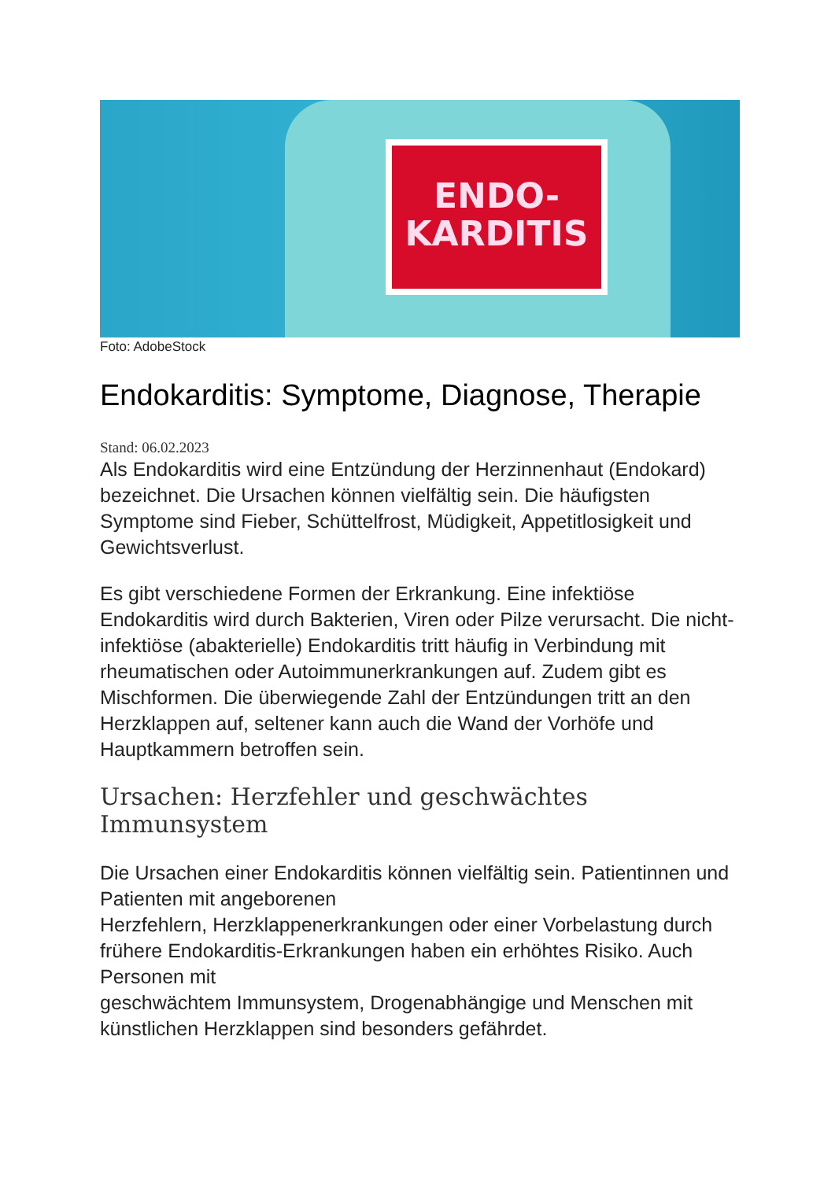ENDO-
KARDITIS
Foto: AdobeStock
Endokarditis: Symptome, Diagnose, Therapie
Stand: 06.02.2023
Als Endokarditis wird eine Entzündung der Herzinnenhaut (Endokard) bezeichnet. Die Ursachen können vielfältig sein. Die häufigsten Symptome sind Fieber, Schüttelfrost, Müdigkeit, Appetitlosigkeit und Gewichtsverlust.
Es gibt verschiedene Formen der Erkrankung. Eine infektiöse Endokarditis wird durch Bakterien, Viren oder Pilze verursacht. Die nicht-infektiöse (abakterielle) Endokarditis tritt häufig in Verbindung mit rheumatischen oder Autoimmunerkrankungen auf. Zudem gibt es Mischformen. Die überwiegende Zahl der Entzündungen tritt an den Herzklappen auf, seltener kann auch die Wand der Vorhöfe und Hauptkammern betroffen sein.
Ursachen: Herzfehler und geschwächtes Immunsystem
Die Ursachen einer Endokarditis können vielfältig sein. Patientinnen und Patienten mit angeborenen
Herzfehlern, Herzklappenerkrankungen oder einer Vorbelastung durch frühere Endokarditis-Erkrankungen haben ein erhöhtes Risiko. Auch Personen mit
geschwächtem Immunsystem, Drogenabhängige und Menschen mit künstlichen Herzklappen sind besonders gefährdet.